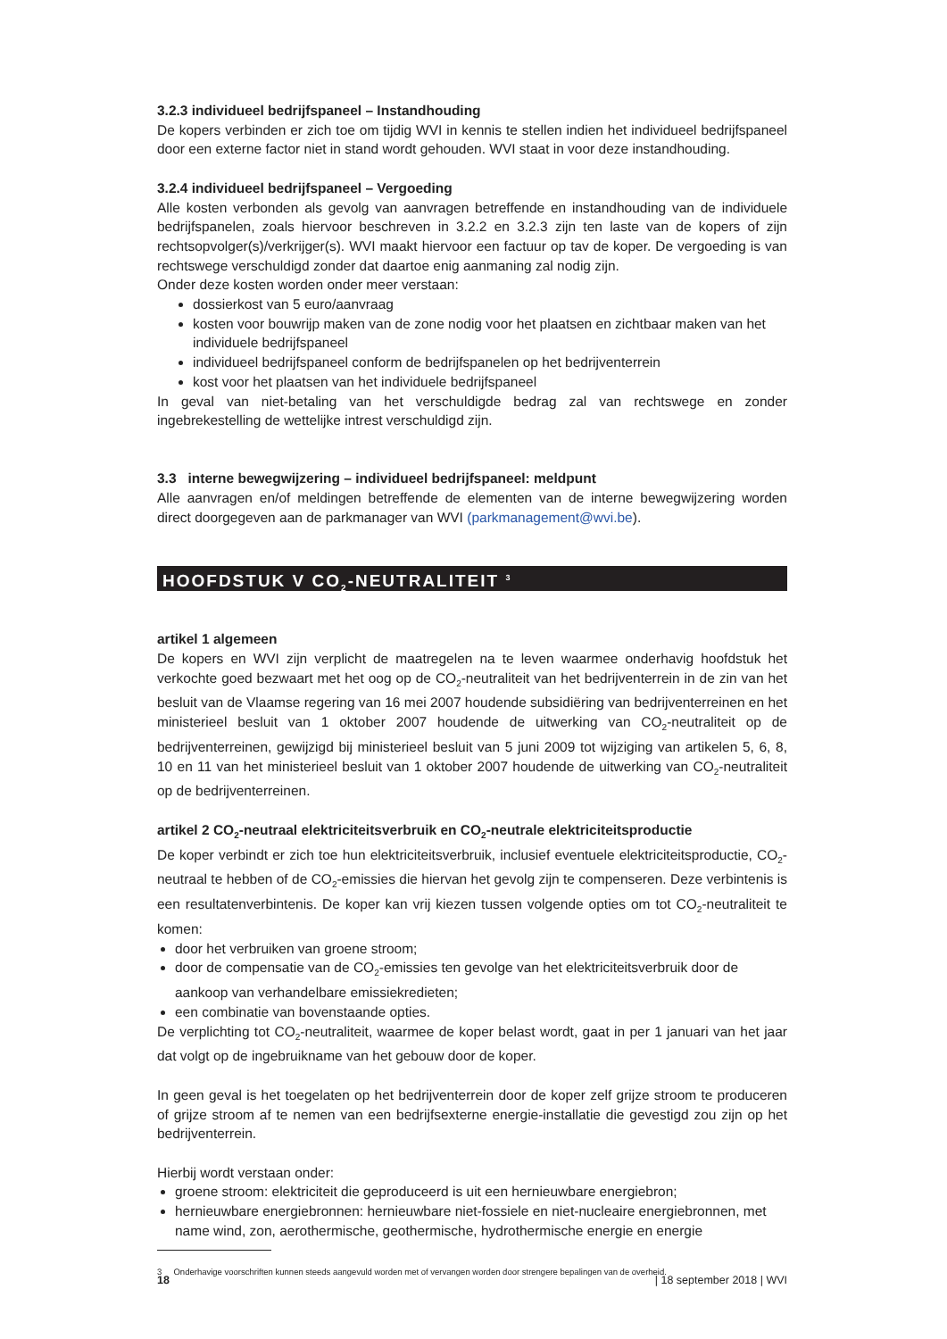3.2.3 individueel bedrijfspaneel – Instandhouding
De kopers verbinden er zich toe om tijdig WVI in kennis te stellen indien het individueel bedrijfspaneel door een externe factor niet in stand wordt gehouden. WVI staat in voor deze instandhouding.
3.2.4 individueel bedrijfspaneel – Vergoeding
Alle kosten verbonden als gevolg van aanvragen betreffende en instandhouding van de individuele bedrijfspanelen, zoals hiervoor beschreven in 3.2.2 en 3.2.3 zijn ten laste van de kopers of zijn rechtsopvolger(s)/verkrijger(s). WVI maakt hiervoor een factuur op tav de koper. De vergoeding is van rechtswege verschuldigd zonder dat daartoe enig aanmaning zal nodig zijn.
Onder deze kosten worden onder meer verstaan:
dossierkost van 5 euro/aanvraag
kosten voor bouwrijp maken van de zone nodig voor het plaatsen en zichtbaar maken van het individuele bedrijfspaneel
individueel bedrijfspaneel conform de bedrijfspanelen op het bedrijventerrein
kost voor het plaatsen van het individuele bedrijfspaneel
In geval van niet-betaling van het verschuldigde bedrag zal van rechtswege en zonder ingebrekestelling de wettelijke intrest verschuldigd zijn.
3.3 interne bewegwijzering – individueel bedrijfspaneel: meldpunt
Alle aanvragen en/of meldingen betreffende de elementen van de interne bewegwijzering worden direct doorgegeven aan de parkmanager van WVI (parkmanagement@wvi.be).
HOOFDSTUK V CO<sub>2</sub>-NEUTRALITEIT <sup>3</sup>
artikel 1 algemeen
De kopers en WVI zijn verplicht de maatregelen na te leven waarmee onderhavig hoofdstuk het verkochte goed bezwaart met het oog op de CO<sub>2</sub>-neutraliteit van het bedrijventerrein in de zin van het besluit van de Vlaamse regering van 16 mei 2007 houdende subsidiëring van bedrijventerreinen en het ministerieel besluit van 1 oktober 2007 houdende de uitwerking van CO<sub>2</sub>-neutraliteit op de bedrijventerreinen, gewijzigd bij ministerieel besluit van 5 juni 2009 tot wijziging van artikelen 5, 6, 8, 10 en 11 van het ministerieel besluit van 1 oktober 2007 houdende de uitwerking van CO<sub>2</sub>-neutraliteit op de bedrijventerreinen.
artikel 2 CO<sub>2</sub>-neutraal elektriciteitsverbruik en CO<sub>2</sub>-neutrale elektriciteitsproductie
De koper verbindt er zich toe hun elektriciteitsverbruik, inclusief eventuele elektriciteitsproductie, CO<sub>2</sub>-neutraal te hebben of de CO<sub>2</sub>-emissies die hiervan het gevolg zijn te compenseren. Deze verbintenis is een resultatenverbintenis. De koper kan vrij kiezen tussen volgende opties om tot CO<sub>2</sub>-neutraliteit te komen:
door het verbruiken van groene stroom;
door de compensatie van de CO<sub>2</sub>-emissies ten gevolge van het elektriciteitsverbruik door de aankoop van verhandelbare emissiekredieten;
een combinatie van bovenstaande opties.
De verplichting tot CO<sub>2</sub>-neutraliteit, waarmee de koper belast wordt, gaat in per 1 januari van het jaar dat volgt op de ingebruikname van het gebouw door de koper.
In geen geval is het toegelaten op het bedrijventerrein door de koper zelf grijze stroom te produceren of grijze stroom af te nemen van een bedrijfsexterne energie-installatie die gevestigd zou zijn op het bedrijventerrein.
Hierbij wordt verstaan onder:
groene stroom: elektriciteit die geproduceerd is uit een hernieuwbare energiebron;
hernieuwbare energiebronnen: hernieuwbare niet-fossiele en niet-nucleaire energiebronnen, met name wind, zon, aerothermische, geothermische, hydrothermische energie en energie
3 Onderhavige voorschriften kunnen steeds aangevuld worden met of vervangen worden door strengere bepalingen van de overheid.
18 | 18 september 2018 | WVI